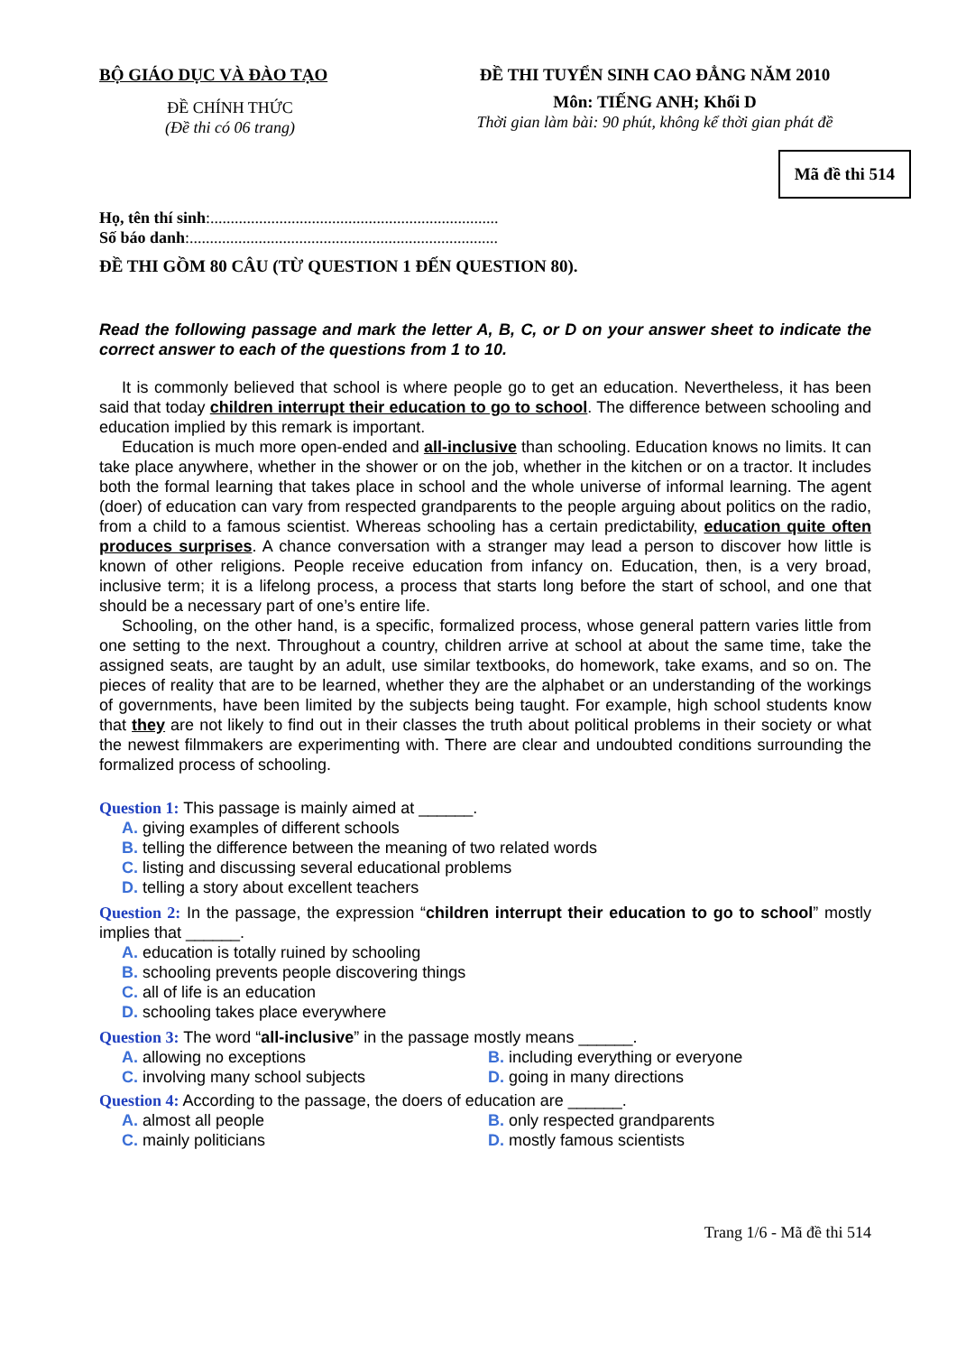BỘ GIÁO DỤC VÀ ĐÀO TẠO
ĐỀ CHÍNH THỨC
(Đề thi có 06 trang)
ĐỀ THI TUYỂN SINH CAO ĐẲNG NĂM 2010
Môn: TIẾNG ANH; Khối D
Thời gian làm bài: 90 phút, không kể thời gian phát đề
Mã đề thi 514
Họ, tên thí sinh:.......................................................................
Số báo danh:............................................................................
ĐỀ THI GỒM 80 CÂU (TỪ QUESTION 1 ĐẾN QUESTION 80).
Read the following passage and mark the letter A, B, C, or D on your answer sheet to indicate the correct answer to each of the questions from 1 to 10.
It is commonly believed that school is where people go to get an education. Nevertheless, it has been said that today children interrupt their education to go to school. The difference between schooling and education implied by this remark is important.
Education is much more open-ended and all-inclusive than schooling. Education knows no limits. It can take place anywhere, whether in the shower or on the job, whether in the kitchen or on a tractor. It includes both the formal learning that takes place in school and the whole universe of informal learning. The agent (doer) of education can vary from respected grandparents to the people arguing about politics on the radio, from a child to a famous scientist. Whereas schooling has a certain predictability, education quite often produces surprises. A chance conversation with a stranger may lead a person to discover how little is known of other religions. People receive education from infancy on. Education, then, is a very broad, inclusive term; it is a lifelong process, a process that starts long before the start of school, and one that should be a necessary part of one’s entire life.
Schooling, on the other hand, is a specific, formalized process, whose general pattern varies little from one setting to the next. Throughout a country, children arrive at school at about the same time, take the assigned seats, are taught by an adult, use similar textbooks, do homework, take exams, and so on. The pieces of reality that are to be learned, whether they are the alphabet or an understanding of the workings of governments, have been limited by the subjects being taught. For example, high school students know that they are not likely to find out in their classes the truth about political problems in their society or what the newest filmmakers are experimenting with. There are clear and undoubted conditions surrounding the formalized process of schooling.
Question 1: This passage is mainly aimed at ______.
A. giving examples of different schools
B. telling the difference between the meaning of two related words
C. listing and discussing several educational problems
D. telling a story about excellent teachers
Question 2: In the passage, the expression “children interrupt their education to go to school” mostly implies that ______.
A. education is totally ruined by schooling
B. schooling prevents people discovering things
C. all of life is an education
D. schooling takes place everywhere
Question 3: The word “all-inclusive” in the passage mostly means ______.
A. allowing no exceptions B. including everything or everyone
C. involving many school subjects D. going in many directions
Question 4: According to the passage, the doers of education are ______.
A. almost all people B. only respected grandparents
C. mainly politicians D. mostly famous scientists
Trang 1/6 - Mã đề thi 514